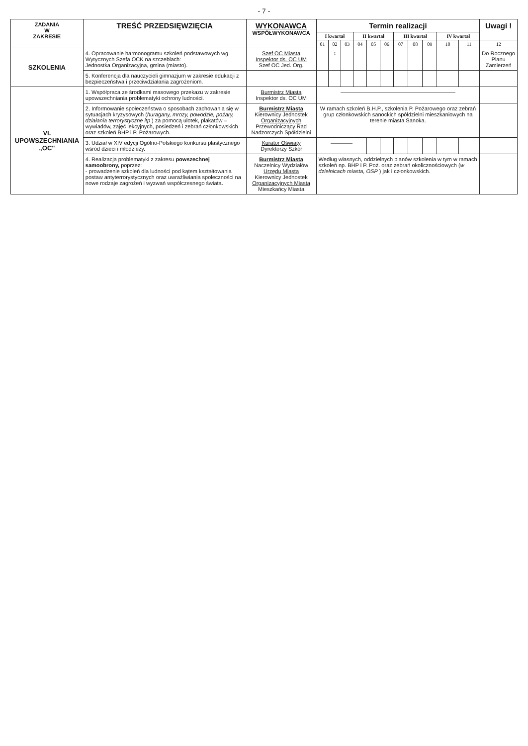- 7 -
| ZADANIA W ZAKRESIE | TREŚĆ PRZEDSIĘWZIĘCIA | WYKONAWCA WSPÓŁWYKONAWCA | Termin realizacji | | | | | | | | | | | Uwagi ! |
| --- | --- | --- | --- | --- | --- | --- | --- | --- | --- | --- | --- | --- | --- | --- |
| | | | I kwartał | | | II kwartał | | | III kwartał | | | IV kwartał | | |
| | | | 01 | 02 | 03 | 04 | 05 | 06 | 07 | 08 | 09 | 10 | 11 | 12 |
| SZKOLENIA | 4. Opracowanie harmonogramu szkoleń podstawowych wg Wytycznych Szefa OCK na szczeblach: Jednostka Organizacyjna, gmina (miasto). | Szef OC Miasta Inspektor ds. OC UM Szef OC Jed. Org. | | ↕ | | | | | | | | | | Do Rocznego Planu Zamierzeń |
| | 5. Konferencja dla nauczycieli gimnazjum w zakresie edukacji z bezpieczeństwa i przeciwdziałania zagrożeniom. | | | | | | | | | | | | | |
| VI. UPOWSZECHNIANIA „OC" | 1. Współpraca ze środkami masowego przekazu w zakresie upowszechniania problematyki ochrony ludności. | Burmistrz Miasta Inspektor ds. OC UM | ————————————————————— | | | | | | | | | | | |
| | 2. Informowanie społeczeństwa o sposobach zachowania się w sytuacjach kryzysowych ( huragany, mrozy, powodzie, pożary, działania terrorystyczne itp ) za pomocą ulotek, plakatów – wywiadów, zajęć lekcyjnych, posiedzeń i zebrań członkowskich oraz szkoleń BHP i P. Pożarowych. | Burmistrz Miasta Kierownicy Jednostek Organizacyjnych Przewodniczący Rad Nadzorczych Spółdzielni | W ramach szkoleń B.H.P., szkolenia P. Pożarowego oraz zebrań grup członkowskich sanockich spółdzielni mieszkaniowych na terenie miasta Sanoka. | | | | | | | | | | | |
| | 3. Udział w XIV edycji Ogólno-Polskiego konkursu plastycznego wśród dzieci i młodzieży. | Kurator Oświaty Dyrektorzy Szkół | ———— | | | | | | | | | | | |
| | 4. Realizacja problematyki z zakresu powszechnej samoobrony, poprzez: - prowadzenie szkoleń dla ludności pod kątem kształtowania postaw antyterrorystycznych oraz uwrażliwiania społeczności na nowe rodzaje zagrożeń i wyzwań współczesnego świata. | Burmistrz Miasta Naczelnicy Wydziałów Urzędu Miasta Kierownicy Jednostek Organizacyjnych Miasta Mieszkańcy Miasta | Według własnych, oddzielnych planów szkolenia w tym w ramach szkoleń np. BHP i P. Poż. oraz zebrań okolicznościowych ( w dzielnicach miasta, OSP ) jak i członkowskich. | | | | | | | | | | | |